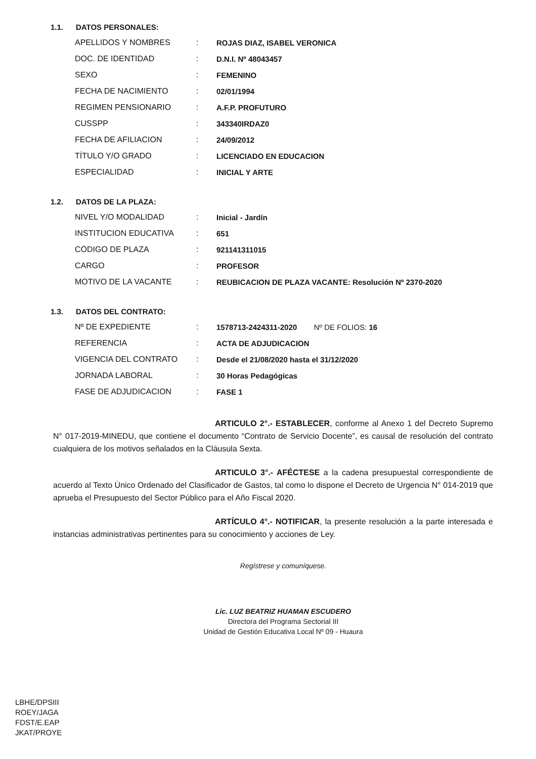1.1. DATOS PERSONALES:
| APELLIDOS Y NOMBRES | : | ROJAS DIAZ, ISABEL VERONICA |
| DOC. DE IDENTIDAD | : | D.N.I. Nº 48043457 |
| SEXO | : | FEMENINO |
| FECHA DE NACIMIENTO | : | 02/01/1994 |
| REGIMEN PENSIONARIO | : | A.F.P. PROFUTURO |
| CUSSPP | : | 343340IRDAZ0 |
| FECHA DE AFILIACION | : | 24/09/2012 |
| TÍTULO Y/O GRADO | : | LICENCIADO EN EDUCACION |
| ESPECIALIDAD | : | INICIAL Y ARTE |
1.2. DATOS DE LA PLAZA:
| NIVEL Y/O MODALIDAD | : | Inicial - Jardín |
| INSTITUCION EDUCATIVA | : | 651 |
| CÓDIGO DE PLAZA | : | 921141311015 |
| CARGO | : | PROFESOR |
| MOTIVO DE LA VACANTE | : | REUBICACION DE PLAZA VACANTE: Resolución Nº 2370-2020 |
1.3. DATOS DEL CONTRATO:
| Nº DE EXPEDIENTE | : | 1578713-2424311-2020 Nº DE FOLIOS: 16 |
| REFERENCIA | : | ACTA DE ADJUDICACION |
| VIGENCIA DEL CONTRATO | : | Desde el 21/08/2020 hasta el 31/12/2020 |
| JORNADA LABORAL | : | 30 Horas Pedagógicas |
| FASE DE ADJUDICACION | : | FASE 1 |
ARTICULO 2°.- ESTABLECER, conforme al Anexo 1 del Decreto Supremo N° 017-2019-MINEDU, que contiene el documento “Contrato de Servicio Docente”, es causal de resolución del contrato cualquiera de los motivos señalados en la Cláusula Sexta.
ARTICULO 3°.- AFÉCTESE a la cadena presupuestal correspondiente de acuerdo al Texto Único Ordenado del Clasificador de Gastos, tal como lo dispone el Decreto de Urgencia N° 014-2019 que aprueba el Presupuesto del Sector Público para el Año Fiscal 2020.
ARTÍCULO 4°.- NOTIFICAR, la presente resolución a la parte interesada e instancias administrativas pertinentes para su conocimiento y acciones de Ley.
Regístrese y comuníquese.
Lic. LUZ BEATRIZ HUAMAN ESCUDERO
Directora del Programa Sectorial III
Unidad de Gestión Educativa Local Nº 09 - Huaura
LBHE/DPSIII
ROEY/JAGA
FDST/E.EAP
JKAT/PROYE